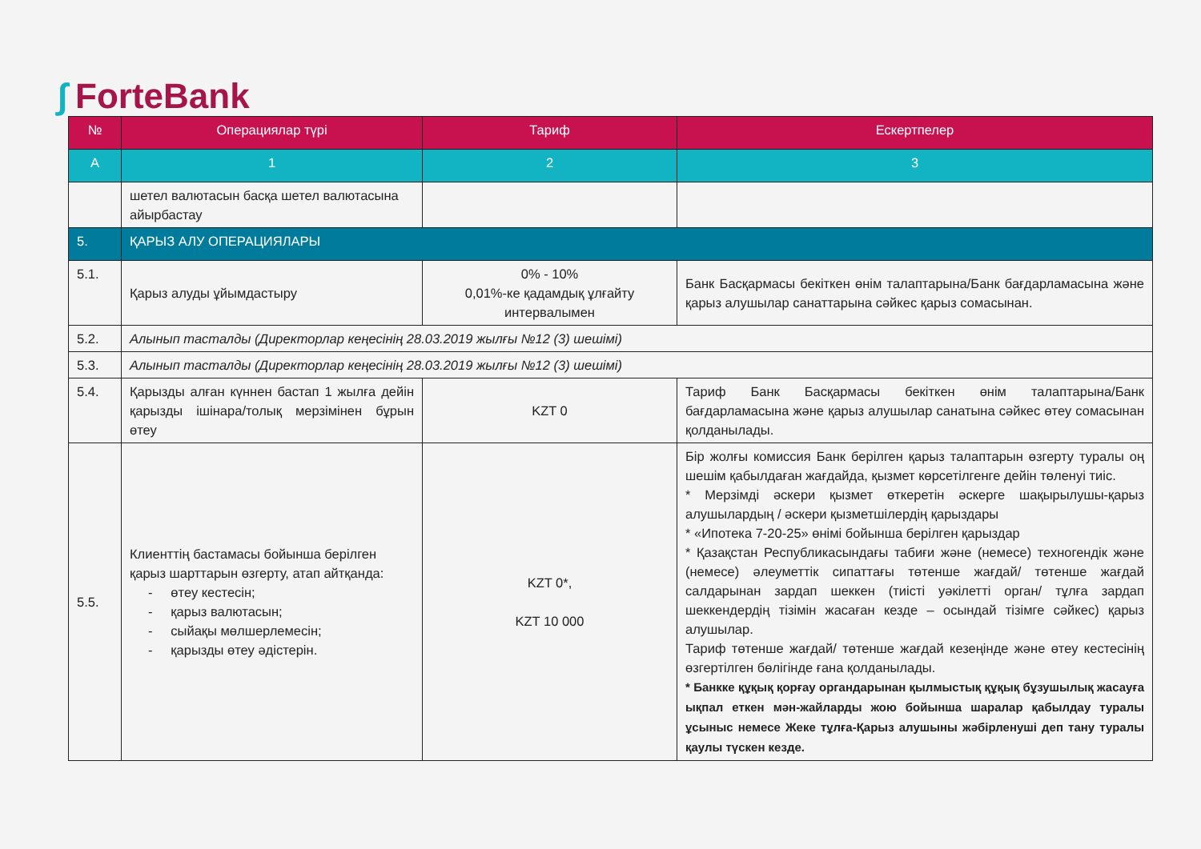∫ ForteBank
| № | Операциялар түрі | Тариф | Ескертпелер |
| --- | --- | --- | --- |
| A | 1 | 2 | 3 |
| | шетел валютасын басқа шетел валютасына айырбастау | | |
| 5. | ҚАРЫЗ АЛУ ОПЕРАЦИЯЛАРЫ | | |
| 5.1. | Қарыз алуды ұйымдастыру | 0% - 10% 0,01%-ке қадамдық ұлғайту интервалымен | Банк Басқармасы бекіткен өнім талаптарына/Банк бағдарламасына және қарыз алушылар санаттарына сәйкес қарыз сомасынан. |
| 5.2. | Алынып тасталды (Директорлар кеңесінің 28.03.2019 жылғы №12 (3) шешімі) | | |
| 5.3. | Алынып тасталды (Директорлар кеңесінің 28.03.2019 жылғы №12 (3) шешімі) | | |
| 5.4. | Қарызды алған күннен бастап 1 жылға дейін қарызды ішінара/толық мерзімінен бұрын өтеу | KZT 0 | Тариф Банк Басқармасы бекіткен өнім талаптарына/Банк бағдарламасына және қарыз алушылар санатына сәйкес өтеу сомасынан қолданылады. |
| 5.5. | Клиенттің бастамасы бойынша берілген қарыз шарттарын өзгерту, атап айтқанда: - өтеу кестесін; - қарыз валютасын; - сыйақы мөлшерлемесін; - қарызды өтеу әдістерін. | KZT 0*, KZT 10 000 | Бір жолғы комиссия Банк берілген қарыз талаптарын өзгерту туралы оң шешім қабылдаған жағдайда, қызмет көрсетілгенге дейін төленуі тиіс. * Мерзімді әскери қызмет өткеретін әскерге шақырылушы-қарыз алушылардың / әскери қызметшілердің қарыздары * «Ипотека 7-20-25» өнімі бойынша берілген қарыздар * Қазақстан Республикасындағы табиғи және (немесе) техногендік және (немесе) әлеуметтік сипаттағы төтенше жағдай/ төтенше жағдай салдарынан зардап шеккен (тиісті уәкілетті орган/ тұлға зардап шеккендердің тізімін жасаған кезде – осындай тізімге сәйкес) қарыз алушылар. Тариф төтенше жағдай/ төтенше жағдай кезеңінде және өтеу кестесінің өзгертілген бөлігінде ғана қолданылады. * Банкке құқық қорғау органдарынан қылмыстық құқық бұзушылық жасауға ықпал еткен мән-жайларды жою бойынша шаралар қабылдау туралы ұсыныс немесе Жеке тұлға-Қарыз алушыны жәбірленуші деп тану туралы қаулы түскен кезде. |